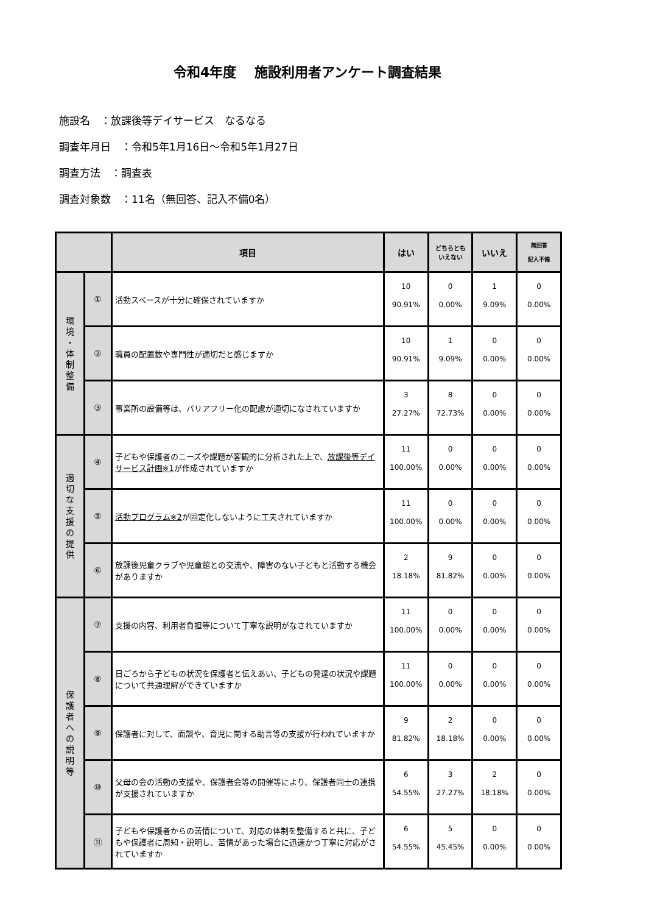令和4年度　 施設利用者アンケート調査結果
施設名　：放課後等デイサービス　なるなる
調査年月日　：令和5年1月16日～令和5年1月27日
調査方法　：調査表
調査対象数　：11名（無回答、記入不備0名）
| | | 項目 | はい | どちらとも いえない | いいえ | 無回答 記入不備 |
| --- | --- | --- | --- | --- | --- | --- |
| 環 境 ・ 体 制 整 備 | ① | 活動スペースが十分に確保されていますか | 10 90.91% | 0 0.00% | 1 9.09% | 0 0.00% |
| | ② | 職員の配置数や専門性が適切だと感じますか | 10 90.91% | 1 9.09% | 0 0.00% | 0 0.00% |
| | ③ | 事業所の設備等は、バリアフリー化の配慮が適切になされていますか | 3 27.27% | 8 72.73% | 0 0.00% | 0 0.00% |
| 適 切 な 支 援 の 提 供 | ④ | 子どもや保護者のニーズや課題が客観的に分析された上で、 放課後等デイサービス計画※1 が作成されていますか | 11 100.00% | 0 0.00% | 0 0.00% | 0 0.00% |
| | ⑤ | 活動プログラム※2 が固定化しないように工夫されていますか | 11 100.00% | 0 0.00% | 0 0.00% | 0 0.00% |
| | ⑥ | 放課後児童クラブや児童館との交流や、障害のない子どもと活動する機会がありますか | 2 18.18% | 9 81.82% | 0 0.00% | 0 0.00% |
| 保 護 者 へ の 説 明 等 | ⑦ | 支援の内容、利用者負担等について丁寧な説明がなされていますか | 11 100.00% | 0 0.00% | 0 0.00% | 0 0.00% |
| | ⑧ | 日ごろから子どもの状況を保護者と伝えあい、子どもの発達の状況や課題について共通理解ができていますか | 11 100.00% | 0 0.00% | 0 0.00% | 0 0.00% |
| | ⑨ | 保護者に対して、面談や、育児に関する助言等の支援が行われていますか | 9 81.82% | 2 18.18% | 0 0.00% | 0 0.00% |
| | ⑩ | 父母の会の活動の支援や、保護者会等の開催等により、保護者同士の連携が支援されていますか | 6 54.55% | 3 27.27% | 2 18.18% | 0 0.00% |
| | ⑪ | 子どもや保護者からの苦情について、対応の体制を整備すると共に、子どもや保護者に周知・説明し、苦情があった場合に迅速かつ丁寧に対応がされていますか | 6 54.55% | 5 45.45% | 0 0.00% | 0 0.00% |